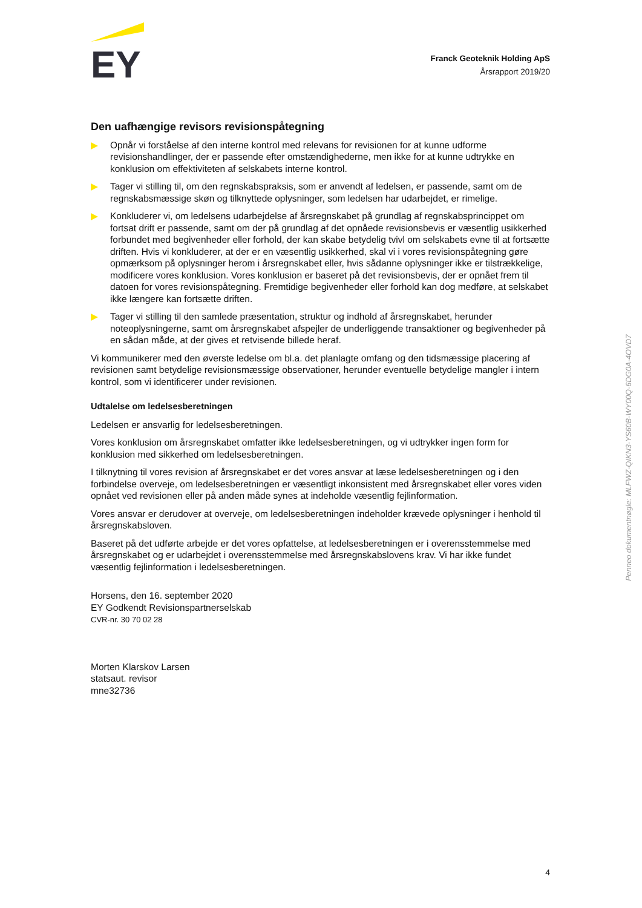EY
Franck Geoteknik Holding ApS
Årsrapport 2019/20
Den uafhængige revisors revisionspåtegning
▶ Opnår vi forståelse af den interne kontrol med relevans for revisionen for at kunne udforme revisionshandlinger, der er passende efter omstændighederne, men ikke for at kunne udtrykke en konklusion om effektiviteten af selskabets interne kontrol.
▶ Tager vi stilling til, om den regnskabspraksis, som er anvendt af ledelsen, er passende, samt om de regnskabsmæssige skøn og tilknyttede oplysninger, som ledelsen har udarbejdet, er rimelige.
▶ Konkluderer vi, om ledelsens udarbejdelse af årsregnskabet på grundlag af regnskabsprincippet om fortsat drift er passende, samt om der på grundlag af det opnåede revisionsbevis er væsentlig usikkerhed forbundet med begivenheder eller forhold, der kan skabe betydelig tvivl om selskabets evne til at fortsætte driften. Hvis vi konkluderer, at der er en væsentlig usikkerhed, skal vi i vores revisionspåtegning gøre opmærksom på oplysninger herom i årsregnskabet eller, hvis sådanne oplysninger ikke er tilstrækkelige, modificere vores konklusion. Vores konklusion er baseret på det revisionsbevis, der er opnået frem til datoen for vores revisionspåtegning. Fremtidige begivenheder eller forhold kan dog medføre, at selskabet ikke længere kan fortsætte driften.
▶ Tager vi stilling til den samlede præsentation, struktur og indhold af årsregnskabet, herunder noteoplysningerne, samt om årsregnskabet afspejler de underliggende transaktioner og begivenheder på en sådan måde, at der gives et retvisende billede heraf.
Vi kommunikerer med den øverste ledelse om bl.a. det planlagte omfang og den tidsmæssige placering af revisionen samt betydelige revisionsmæssige observationer, herunder eventuelle betydelige mangler i intern kontrol, som vi identificerer under revisionen.
Udtalelse om ledelsesberetningen
Ledelsen er ansvarlig for ledelsesberetningen.
Vores konklusion om årsregnskabet omfatter ikke ledelsesberetningen, og vi udtrykker ingen form for konklusion med sikkerhed om ledelsesberetningen.
I tilknytning til vores revision af årsregnskabet er det vores ansvar at læse ledelsesberetningen og i den forbindelse overveje, om ledelsesberetningen er væsentligt inkonsistent med årsregnskabet eller vores viden opnået ved revisionen eller på anden måde synes at indeholde væsentlig fejlinformation.
Vores ansvar er derudover at overveje, om ledelsesberetningen indeholder krævede oplysninger i henhold til årsregnskabsloven.
Baseret på det udførte arbejde er det vores opfattelse, at ledelsesberetningen er i overensstemmelse med årsregnskabet og er udarbejdet i overensstemmelse med årsregnskabslovens krav. Vi har ikke fundet væsentlig fejlinformation i ledelsesberetningen.
Horsens, den 16. september 2020
EY Godkendt Revisionspartnerselskab
CVR-nr. 30 70 02 28
Morten Klarskov Larsen
statsaut. revisor
mne32736
Penneo dokumentnøgle: MLFWZ-QIKN3-YS60B-WY00Q-6DG0A-4OVD7
4